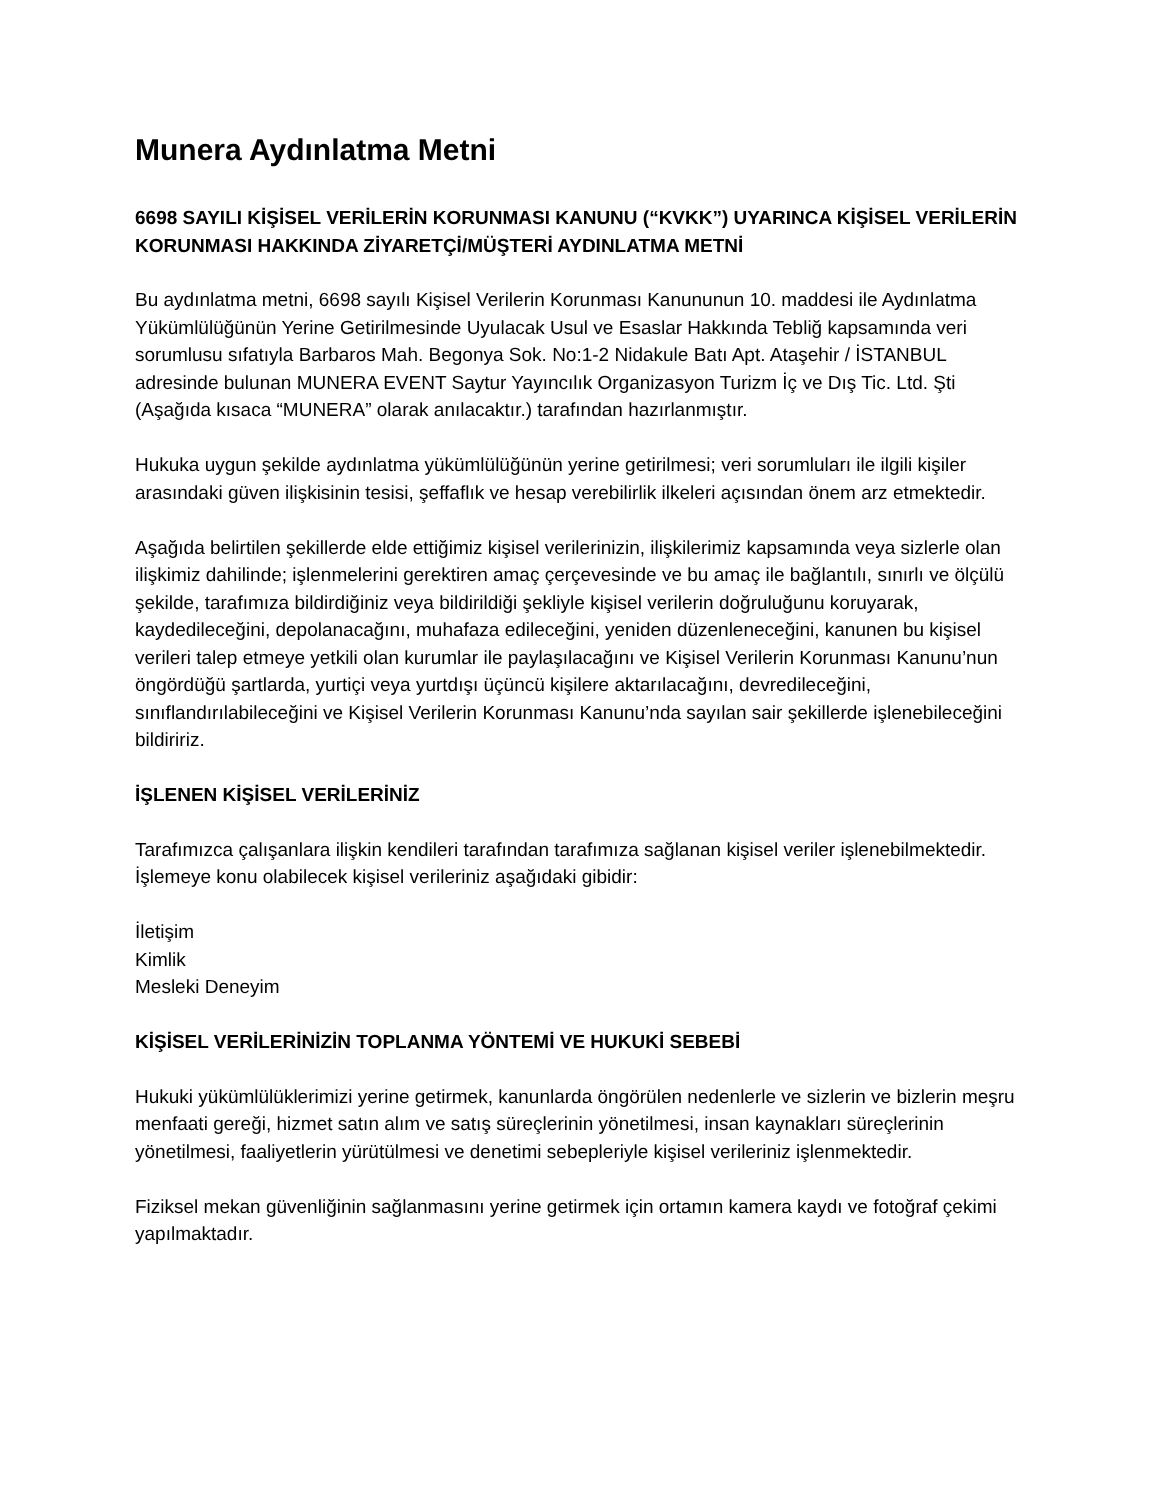Munera Aydınlatma Metni
6698 SAYILI KİŞİSEL VERİLERİN KORUNMASI KANUNU (“KVKK”) UYARINCA KİŞİSEL VERİLERİN KORUNMASI HAKKINDA ZİYARETÇİ/MÜŞTERİ AYDINLATMA METNİ
Bu aydınlatma metni, 6698 sayılı Kişisel Verilerin Korunması Kanununun 10. maddesi ile Aydınlatma Yükümlülüğünün Yerine Getirilmesinde Uyulacak Usul ve Esaslar Hakkında Tebliğ kapsamında veri sorumlusu sıfatıyla Barbaros Mah. Begonya Sok. No:1-2 Nidakule Batı Apt. Ataşehir / İSTANBUL adresinde bulunan MUNERA EVENT Saytur Yayıncılık Organizasyon Turizm İç ve Dış Tic. Ltd. Şti (Aşağıda kısaca “MUNERA” olarak anılacaktır.) tarafından hazırlanmıştır.
Hukuka uygun şekilde aydınlatma yükümlülüğünün yerine getirilmesi; veri sorumluları ile ilgili kişiler arasındaki güven ilişkisinin tesisi, şeffaflık ve hesap verebilirlik ilkeleri açısından önem arz etmektedir.
Aşağıda belirtilen şekillerde elde ettiğimiz kişisel verilerinizin, ilişkilerimiz kapsamında veya sizlerle olan ilişkimiz dahilinde; işlenmelerini gerektiren amaç çerçevesinde ve bu amaç ile bağlantılı, sınırlı ve ölçülü şekilde, tarafımıza bildirdiğiniz veya bildirildiği şekliyle kişisel verilerin doğruluğunu koruyarak, kaydedileceğini, depolanacağını, muhafaza edileceğini, yeniden düzenleneceğini, kanunen bu kişisel verileri talep etmeye yetkili olan kurumlar ile paylaşılacağını ve Kişisel Verilerin Korunması Kanunu’nun öngördüğü şartlarda, yurtiçi veya yurtdışı üçüncü kişilere aktarılacağını, devredileceğini, sınıflandırılabileceğini ve Kişisel Verilerin Korunması Kanunu’nda sayılan sair şekillerde işlenebileceğini bildiririz.
İŞLENEN KİŞİSEL VERİLERİNİZ
Tarafımızca çalışanlara ilişkin kendileri tarafından tarafımıza sağlanan kişisel veriler işlenebilmektedir. İşlemeye konu olabilecek kişisel verileriniz aşağıdaki gibidir:
İletişim
Kimlik
Mesleki Deneyim
KİŞİSEL VERİLERİNİZİN TOPLANMA YÖNTEMİ VE HUKUKİ SEBEBİ
Hukuki yükümlülüklerimizi yerine getirmek, kanunlarda öngörülen nedenlerle ve sizlerin ve bizlerin meşru menfaati gereği, hizmet satın alım ve satış süreçlerinin yönetilmesi, insan kaynakları süreçlerinin yönetilmesi, faaliyetlerin yürütülmesi ve denetimi sebepleriyle kişisel verileriniz işlenmektedir.
Fiziksel mekan güvenliğinin sağlanmasını yerine getirmek için ortamın kamera kaydı ve fotoğraf çekimi yapılmaktadır.